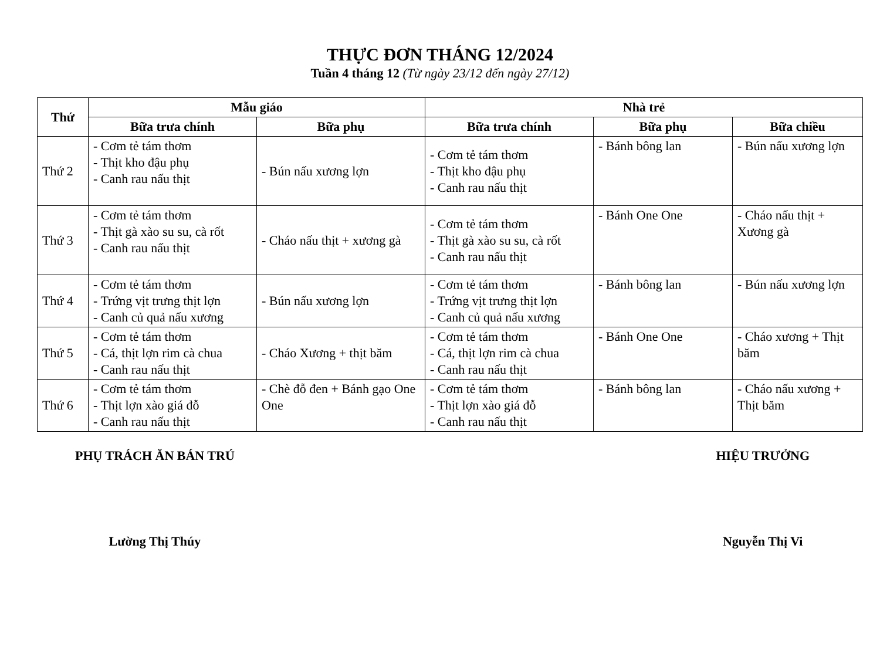THỰC ĐƠN THÁNG 12/2024
Tuần 4 tháng 12 (Từ ngày 23/12 đến ngày 27/12)
| Thứ | Mẫu giáo | | Nhà trẻ | | |
| --- | --- | --- | --- | --- | --- |
| | Bữa trưa chính | Bữa phụ | Bữa trưa chính | Bữa phụ | Bữa chiều |
| Thứ 2 | - Cơm tẻ tám thơm - Thịt kho đậu phụ - Canh rau nấu thịt | - Bún nấu xương lợn | - Cơm tẻ tám thơm - Thịt kho đậu phụ - Canh rau nấu thịt | - Bánh bông lan | - Bún nấu xương lợn |
| Thứ 3 | - Cơm tẻ tám thơm - Thịt gà xào su su, cà rốt - Canh rau nấu thịt | - Cháo nấu thịt + xương gà | - Cơm tẻ tám thơm - Thịt gà xào su su, cà rốt - Canh rau nấu thịt | - Bánh One One | - Cháo nấu thịt + Xương gà |
| Thứ 4 | - Cơm tẻ tám thơm - Trứng vịt trưng thịt lợn - Canh củ quả nấu xương | - Bún nấu xương lợn | - Cơm tẻ tám thơm - Trứng vịt trưng thịt lợn - Canh củ quả nấu xương | - Bánh bông lan | - Bún nấu xương lợn |
| Thứ 5 | - Cơm tẻ tám thơm - Cá, thịt lợn rim cà chua - Canh rau nấu thịt | - Cháo Xương + thịt băm | - Cơm tẻ tám thơm - Cá, thịt lợn rim cà chua - Canh rau nấu thịt | - Bánh One One | - Cháo xương + Thịt băm |
| Thứ 6 | - Cơm tẻ tám thơm - Thịt lợn xào giá đỗ - Canh rau nấu thịt | - Chè đỗ đen + Bánh gạo One One | - Cơm tẻ tám thơm - Thịt lợn xào giá đỗ - Canh rau nấu thịt | - Bánh bông lan | - Cháo nấu xương + Thịt băm |
PHỤ TRÁCH ĂN BÁN TRÚ
Lường Thị Thúy
HIỆU TRƯỞNG
Nguyễn Thị Vi